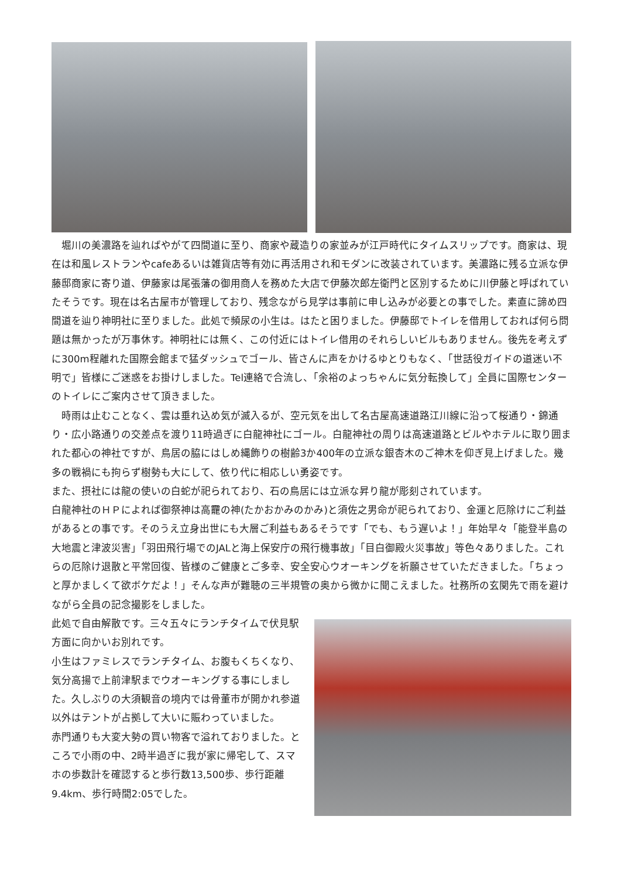堀川の美濃路を辿ればやがて四間道に至り、商家や蔵造りの家並みが江戸時代にタイムスリップです。商家は、現在は和風レストランやcafeあるいは雑貨店等有効に再活用され和モダンに改装されています。美濃路に残る立派な伊藤邸商家に寄り道、伊藤家は尾張藩の御用商人を務めた大店で伊藤次郎左衛門と区別するために川伊藤と呼ばれていたそうです。現在は名古屋市が管理しており、残念ながら見学は事前に申し込みが必要との事でした。素直に諦め四間道を辿り神明社に至りました。此処で頻尿の小生は。はたと困りました。伊藤邸でトイレを借用しておれば何ら問題は無かったが万事休す。神明社には無く、この付近にはトイレ借用のそれらしいビルもありません。後先を考えずに300m程離れた国際会館まで猛ダッシュでゴール、皆さんに声をかけるゆとりもなく、「世話役ガイドの道迷い不明で」皆様にご迷惑をお掛けしました。Tel連絡で合流し、「余裕のよっちゃんに気分転換して」全員に国際センターのトイレにご案内させて頂きました。
　時雨は止むことなく、雲は垂れ込め気が滅入るが、空元気を出して名古屋高速道路江川線に沿って桜通り・錦通り・広小路通りの交差点を渡り11時過ぎに白龍神社にゴール。白龍神社の周りは高速道路とビルやホテルに取り囲まれた都心の神社ですが、鳥居の脇にはしめ縄飾りの樹齢3か400年の立派な銀杏木のご神木を仰ぎ見上げました。幾多の戦禍にも拘らず樹勢も大にして、依り代に相応しい勇姿です。
また、摂社には龍の使いの白蛇が祀られており、石の鳥居には立派な昇り龍が彫刻されています。
白龍神社のＨＰによれば御祭神は高龗の神(たかおかみのかみ)と須佐之男命が祀られており、金運と厄除けにご利益があるとの事です。そのうえ立身出世にも大層ご利益もあるそうです「でも、もう遅いよ！」年始早々「能登半島の大地震と津波災害」「羽田飛行場でのJALと海上保安庁の飛行機事故」「目白御殿火災事故」等色々ありました。これらの厄除け退散と平常回復、皆様のご健康とご多幸、安全安心ウオーキングを祈願させていただきました。「ちょっと厚かましくて欲ボケだよ！」そんな声が難聴の三半規管の奥から微かに聞こえました。社務所の玄関先で雨を避けながら全員の記念撮影をしました。
此処で自由解散です。三々五々にランチタイムで伏見駅方面に向かいお別れです。
小生はファミレスでランチタイム、お腹もくちくなり、気分高揚で上前津駅までウオーキングする事にしました。久しぶりの大須観音の境内では骨董市が開かれ参道以外はテントが占拠して大いに賑わっていました。
赤門通りも大変大勢の買い物客で溢れておりました。ところで小雨の中、2時半過ぎに我が家に帰宅して、スマホの歩数計を確認すると歩行数13,500歩、歩行距離9.4km、歩行時間2:05でした。